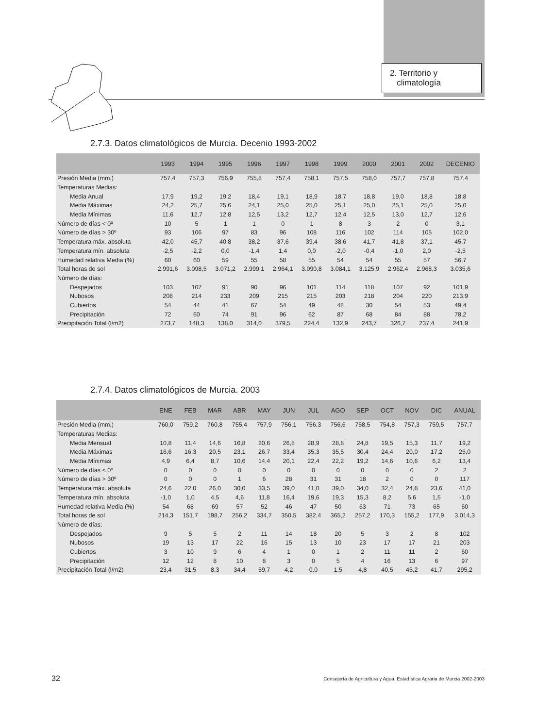2. Territorio y
climatología
2.7.3. Datos climatológicos de Murcia. Decenio 1993-2002
| | 1993 | 1994 | 1995 | 1996 | 1997 | 1998 | 1999 | 2000 | 2001 | 2002 | DECENIO |
| --- | --- | --- | --- | --- | --- | --- | --- | --- | --- | --- | --- |
| Presión Media (mm.) | 757,4 | 757,3 | 756,9 | 755,8 | 757,4 | 758,1 | 757,5 | 758,0 | 757,7 | 757,8 | 757,4 |
| Temperaturas Medias: | | | | | | | | | | | |
| Media Anual | 17,9 | 19,2 | 19,2 | 18,4 | 19,1 | 18,9 | 18,7 | 18,8 | 19,0 | 18,8 | 18,8 |
| Media Máximas | 24,2 | 25,7 | 25,6 | 24,1 | 25,0 | 25,0 | 25,1 | 25,0 | 25,1 | 25,0 | 25,0 |
| Media Mínimas | 11,6 | 12,7 | 12,8 | 12,5 | 13,2 | 12,7 | 12,4 | 12,5 | 13,0 | 12,7 | 12,6 |
| Número de días < 0º | 10 | 5 | 1 | 1 | 0 | 1 | 8 | 3 | 2 | 0 | 3,1 |
| Número de días > 30º | 93 | 106 | 97 | 83 | 96 | 108 | 116 | 102 | 114 | 105 | 102,0 |
| Temperatura máx. absoluta | 42,0 | 45,7 | 40,8 | 38,2 | 37,6 | 39,4 | 38,6 | 41,7 | 41,8 | 37,1 | 45,7 |
| Temperatura mín. absoluta | -2,5 | -2,2 | 0,0 | -1,4 | 1,4 | 0,0 | -2,0 | -0,4 | -1,0 | 2,0 | -2,5 |
| Humedad relativa Media (%) | 60 | 60 | 59 | 55 | 58 | 55 | 54 | 54 | 55 | 57 | 56,7 |
| Total horas de sol | 2.991,6 | 3.098,5 | 3.071,2 | 2.999,1 | 2.964,1 | 3.090,8 | 3.084,1 | 3.125,9 | 2.962,4 | 2.968,3 | 3.035,6 |
| Número de días: | | | | | | | | | | | |
| Despejados | 103 | 107 | 91 | 90 | 96 | 101 | 114 | 118 | 107 | 92 | 101,9 |
| Nubosos | 208 | 214 | 233 | 209 | 215 | 215 | 203 | 218 | 204 | 220 | 213,9 |
| Cubiertos | 54 | 44 | 41 | 67 | 54 | 49 | 48 | 30 | 54 | 53 | 49,4 |
| Precipitación | 72 | 60 | 74 | 91 | 96 | 62 | 87 | 68 | 84 | 88 | 78,2 |
| Precipitación Total (l/m2) | 273,7 | 148,3 | 138,0 | 314,0 | 379,5 | 224,4 | 132,9 | 243,7 | 326,7 | 237,4 | 241,9 |
2.7.4. Datos climatológicos de Murcia. 2003
| | ENE | FEB | MAR | ABR | MAY | JUN | JUL | AGO | SEP | OCT | NOV | DIC | ANUAL |
| --- | --- | --- | --- | --- | --- | --- | --- | --- | --- | --- | --- | --- | --- |
| Presión Media (mm.) | 760,0 | 759,2 | 760,8 | 755,4 | 757,9 | 756,1 | 756,3 | 756,6 | 758,5 | 754,8 | 757,3 | 759,5 | 757,7 |
| Temperaturas Medias: | | | | | | | | | | | | | |
| Media Mensual | 10,8 | 11,4 | 14,6 | 16,8 | 20,6 | 26,8 | 28,9 | 28,8 | 24,8 | 19,5 | 15,3 | 11,7 | 19,2 |
| Media Máximas | 16,6 | 16,3 | 20,5 | 23,1 | 26,7 | 33,4 | 35,3 | 35,5 | 30,4 | 24,4 | 20,0 | 17,2 | 25,0 |
| Media Mínimas | 4,9 | 6,4 | 8,7 | 10,6 | 14,4 | 20,1 | 22,4 | 22,2 | 19,2 | 14,6 | 10,6 | 6,2 | 13,4 |
| Número de días < 0º | 0 | 0 | 0 | 0 | 0 | 0 | 0 | 0 | 0 | 0 | 0 | 2 | 2 |
| Número de días > 30º | 0 | 0 | 0 | 1 | 6 | 28 | 31 | 31 | 18 | 2 | 0 | 0 | 117 |
| Temperatura máx. absoluta | 24,6 | 22,0 | 26,0 | 30,0 | 33,5 | 39,0 | 41,0 | 39,0 | 34,0 | 32,4 | 24,8 | 23,6 | 41,0 |
| Temperatura mín. absoluta | -1,0 | 1,0 | 4,5 | 4,6 | 11,8 | 16,4 | 19,6 | 19,3 | 15,3 | 8,2 | 5,6 | 1,5 | -1,0 |
| Humedad relativa Media (%) | 54 | 68 | 69 | 57 | 52 | 46 | 47 | 50 | 63 | 71 | 73 | 65 | 60 |
| Total horas de sol | 214,3 | 151,7 | 198,7 | 256,2 | 334,7 | 350,5 | 382,4 | 365,2 | 257,2 | 170,3 | 155,2 | 177,9 | 3.014,3 |
| Número de días: | | | | | | | | | | | | | |
| Despejados | 9 | 5 | 5 | 2 | 11 | 14 | 18 | 20 | 5 | 3 | 2 | 8 | 102 |
| Nubosos | 19 | 13 | 17 | 22 | 16 | 15 | 13 | 10 | 23 | 17 | 17 | 21 | 203 |
| Cubiertos | 3 | 10 | 9 | 6 | 4 | 1 | 0 | 1 | 2 | 11 | 11 | 2 | 60 |
| Precipitación | 12 | 12 | 8 | 10 | 8 | 3 | 0 | 5 | 4 | 16 | 13 | 6 | 97 |
| Precipitación Total (l/m2) | 23,4 | 31,5 | 8,3 | 34,4 | 59,7 | 4,2 | 0.0 | 1,5 | 4,8 | 40,5 | 45,2 | 41,7 | 295,2 |
32 Consejería de Agricultura y Agua. Estadística Agraria de Murcia 2002-2003